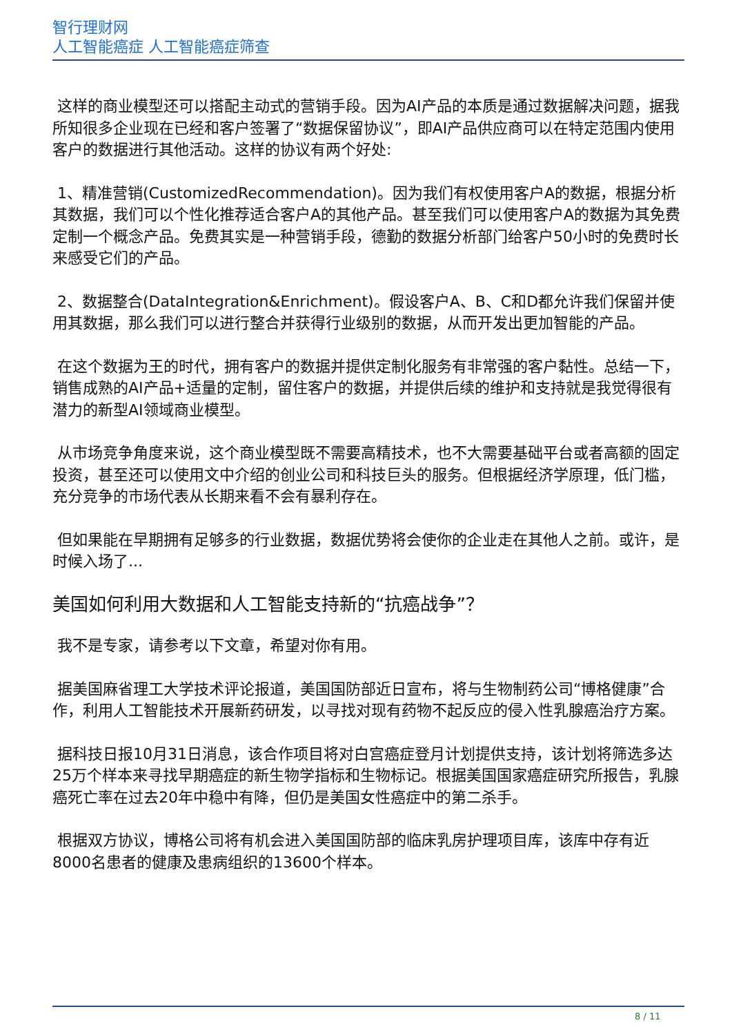智行理财网
人工智能癌症 人工智能癌症筛查
这样的商业模型还可以搭配主动式的营销手段。因为AI产品的本质是通过数据解决问题，据我所知很多企业现在已经和客户签署了“数据保留协议”，即AI产品供应商可以在特定范围内使用客户的数据进行其他活动。这样的协议有两个好处:
1、精准营销(CustomizedRecommendation)。因为我们有权使用客户A的数据，根据分析其数据，我们可以个性化推荐适合客户A的其他产品。甚至我们可以使用客户A的数据为其免费定制一个概念产品。免费其实是一种营销手段，德勤的数据分析部门给客户50小时的免费时长来感受它们的产品。
2、数据整合(DataIntegration&Enrichment)。假设客户A、B、C和D都允许我们保留并使用其数据，那么我们可以进行整合并获得行业级别的数据，从而开发出更加智能的产品。
在这个数据为王的时代，拥有客户的数据并提供定制化服务有非常强的客户黏性。总结一下，销售成熟的AI产品+适量的定制，留住客户的数据，并提供后续的维护和支持就是我觉得很有潜力的新型AI领域商业模型。
从市场竞争角度来说，这个商业模型既不需要高精技术，也不大需要基础平台或者高额的固定投资，甚至还可以使用文中介绍的创业公司和科技巨头的服务。但根据经济学原理，低门槛，充分竞争的市场代表从长期来看不会有暴利存在。
但如果能在早期拥有足够多的行业数据，数据优势将会使你的企业走在其他人之前。或许，是时候入场了...
美国如何利用大数据和人工智能支持新的“抗癌战争”？
我不是专家，请参考以下文章，希望对你有用。
据美国麻省理工大学技术评论报道，美国国防部近日宣布，将与生物制药公司“博格健康”合作，利用人工智能技术开展新药研发，以寻找对现有药物不起反应的侵入性乳腺癌治疗方案。
据科技日报10月31日消息，该合作项目将对白宫癌症登月计划提供支持，该计划将筛选多达25万个样本来寻找早期癌症的新生物学指标和生物标记。根据美国国家癌症研究所报告，乳腺癌死亡率在过去20年中稳中有降，但仍是美国女性癌症中的第二杀手。
根据双方协议，博格公司将有机会进入美国国防部的临床乳房护理项目库，该库中存有近8000名患者的健康及患病组织的13600个样本。
8 / 11